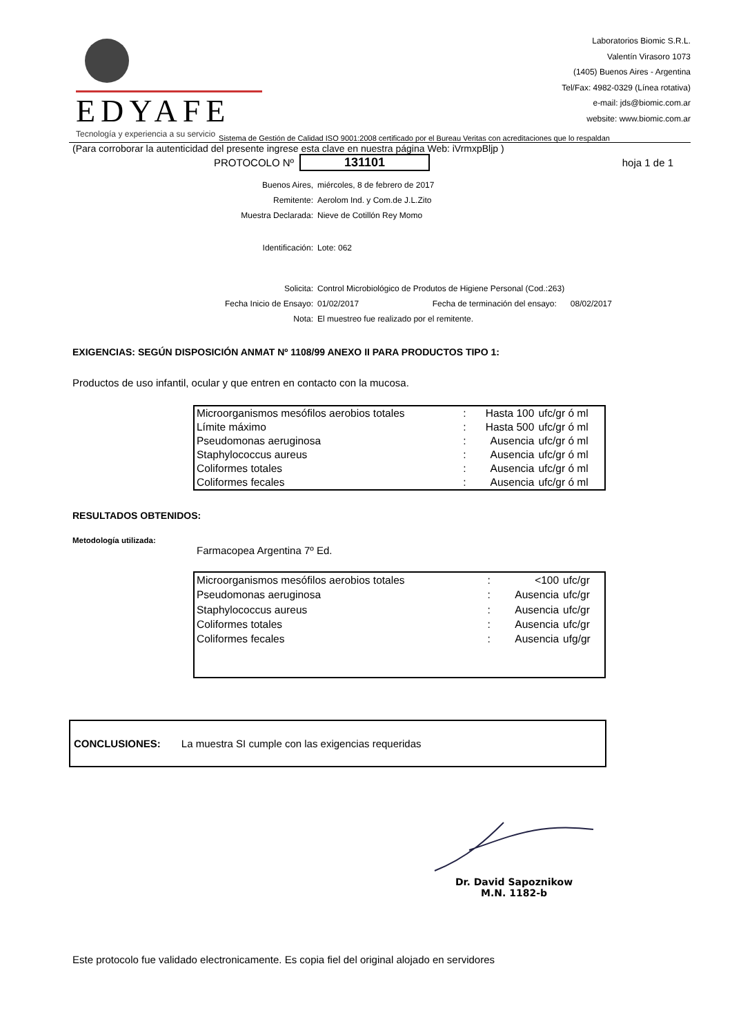EDYAFE
Tecnología y experiencia a su servicio
Laboratorios Biomic S.R.L.
Valentín Virasoro 1073
(1405) Buenos Aires - Argentina
Tel/Fax: 4982-0329 (Línea rotativa)
e-mail: jds@biomic.com.ar
website: www.biomic.com.ar
Sistema de Gestión de Calidad ISO 9001:2008 certificado por el Bureau Veritas con acreditaciones que lo respaldan
(Para corroborar la autenticidad del presente ingrese esta clave en nuestra página Web: iVrmxpBljp )
PROTOCOLO Nº
131101
hoja 1 de 1
| Buenos Aires, | miércoles, 8 de febrero de 2017 |
| Remitente: | Aerolom Ind. y Com.de J.L.Zito |
| Muestra Declarada: | Nieve de Cotillón Rey Momo |
| Identificación: | Lote: 062 |
| Solicita: | Control Microbiológico de Produtos de Higiene Personal (Cod.:263) |
| Fecha Inicio de Ensayo: | 01/02/2017 Fecha de terminación del ensayo: 08/02/2017 |
| Nota: | El muestreo fue realizado por el remitente. |
EXIGENCIAS: SEGÚN DISPOSICIÓN ANMAT Nº 1108/99 ANEXO II PARA PRODUCTOS TIPO 1:
Productos de uso infantil, ocular y que entren en contacto con la mucosa.
| Microorganismos mesófilos aerobios totales | : | Hasta 100 | ufc/gr ó ml |
| Límite máximo | : | Hasta 500 | ufc/gr ó ml |
| Pseudomonas aeruginosa | : | Ausencia | ufc/gr ó ml |
| Staphylococcus aureus | : | Ausencia | ufc/gr ó ml |
| Coliformes totales | : | Ausencia | ufc/gr ó ml |
| Coliformes fecales | : | Ausencia | ufc/gr ó ml |
RESULTADOS OBTENIDOS:
Metodología utilizada:
Farmacopea Argentina 7º Ed.
| Microorganismos mesófilos aerobios totales | : | <100 | ufc/gr |
| Pseudomonas aeruginosa | : | Ausencia | ufc/gr |
| Staphylococcus aureus | : | Ausencia | ufc/gr |
| Coliformes totales | : | Ausencia | ufc/gr |
| Coliformes fecales | : | Ausencia | ufg/gr |
CONCLUSIONES: La muestra SI cumple con las exigencias requeridas
Dr. David Sapoznikow
M.N. 1182-b
Este protocolo fue validado electronicamente. Es copia fiel del original alojado en servidores